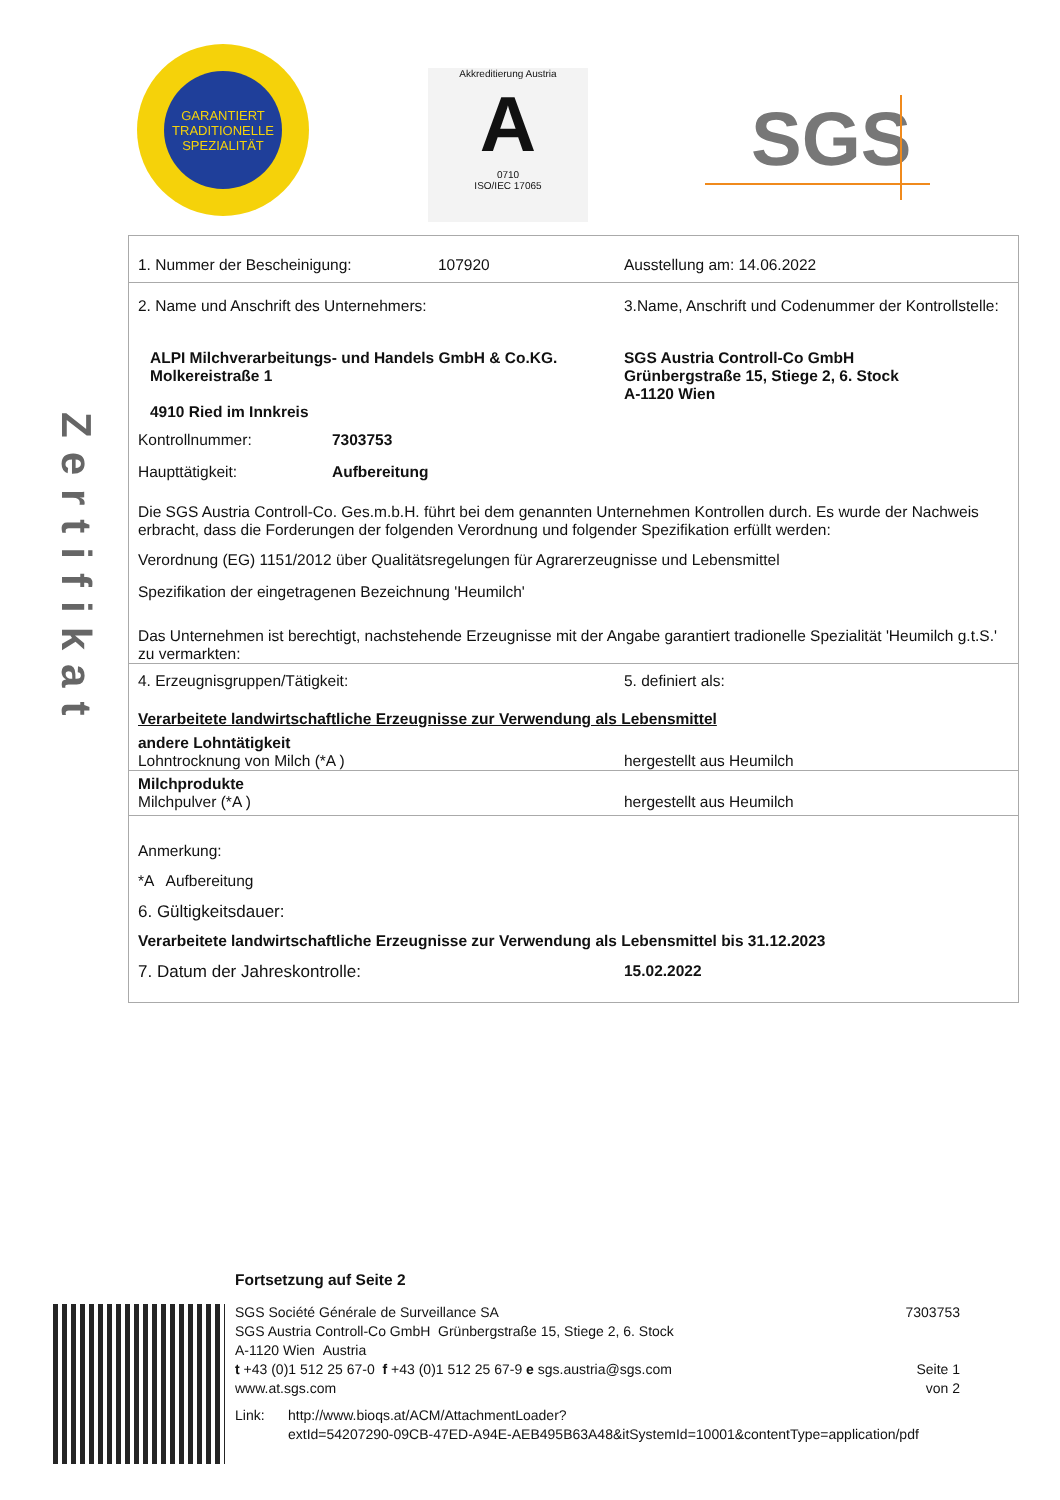GARANTIERT TRADITIONELLE SPEZIALITÄT
Akkreditierung Austria
A
0710
ISO/IEC 17065
SGS
Zertifikat
1. Nummer der Bescheinigung: 107920 Ausstellung am: 14.06.2022
2. Name und Anschrift des Unternehmers: 3.Name, Anschrift und Codenummer der Kontrollstelle:
ALPI Milchverarbeitungs- und Handels GmbH & Co.KG.
Molkereistraße 1
4910 Ried im Innkreis
SGS Austria Controll-Co GmbH
Grünbergstraße 15, Stiege 2, 6. Stock
A-1120 Wien
Kontrollnummer: 7303753
Haupttätigkeit: Aufbereitung
Die SGS Austria Controll-Co. Ges.m.b.H. führt bei dem genannten Unternehmen Kontrollen durch. Es wurde der Nachweis erbracht, dass die Forderungen der folgenden Verordnung und folgender Spezifikation erfüllt werden:
Verordnung (EG) 1151/2012 über Qualitätsregelungen für Agrarerzeugnisse und Lebensmittel
Spezifikation der eingetragenen Bezeichnung 'Heumilch'
Das Unternehmen ist berechtigt, nachstehende Erzeugnisse mit der Angabe garantiert tradionelle Spezialität 'Heumilch g.t.S.' zu vermarkten:
4. Erzeugnisgruppen/Tätigkeit: 5. definiert als:
Verarbeitete landwirtschaftliche Erzeugnisse zur Verwendung als Lebensmittel
andere Lohntätigkeit
Lohntrocknung von Milch (*A ) hergestellt aus Heumilch
Milchprodukte
Milchpulver (*A ) hergestellt aus Heumilch
Anmerkung:
*A Aufbereitung
6. Gültigkeitsdauer:
Verarbeitete landwirtschaftliche Erzeugnisse zur Verwendung als Lebensmittel bis 31.12.2023
7. Datum der Jahreskontrolle: 15.02.2022
Fortsetzung auf Seite 2
SGS Société Générale de Surveillance SA
SGS Austria Controll-Co GmbH Grünbergstraße 15, Stiege 2, 6. Stock
A-1120 Wien Austria
t +43 (0)1 512 25 67-0 f +43 (0)1 512 25 67-9 e sgs.austria@sgs.com
www.at.sgs.com
7303753
Seite 1 von 2
Link: http://www.bioqs.at/ACM/AttachmentLoader?
extId=54207290-09CB-47ED-A94E-AEB495B63A48&itSystemId=10001&contentType=application/pdf